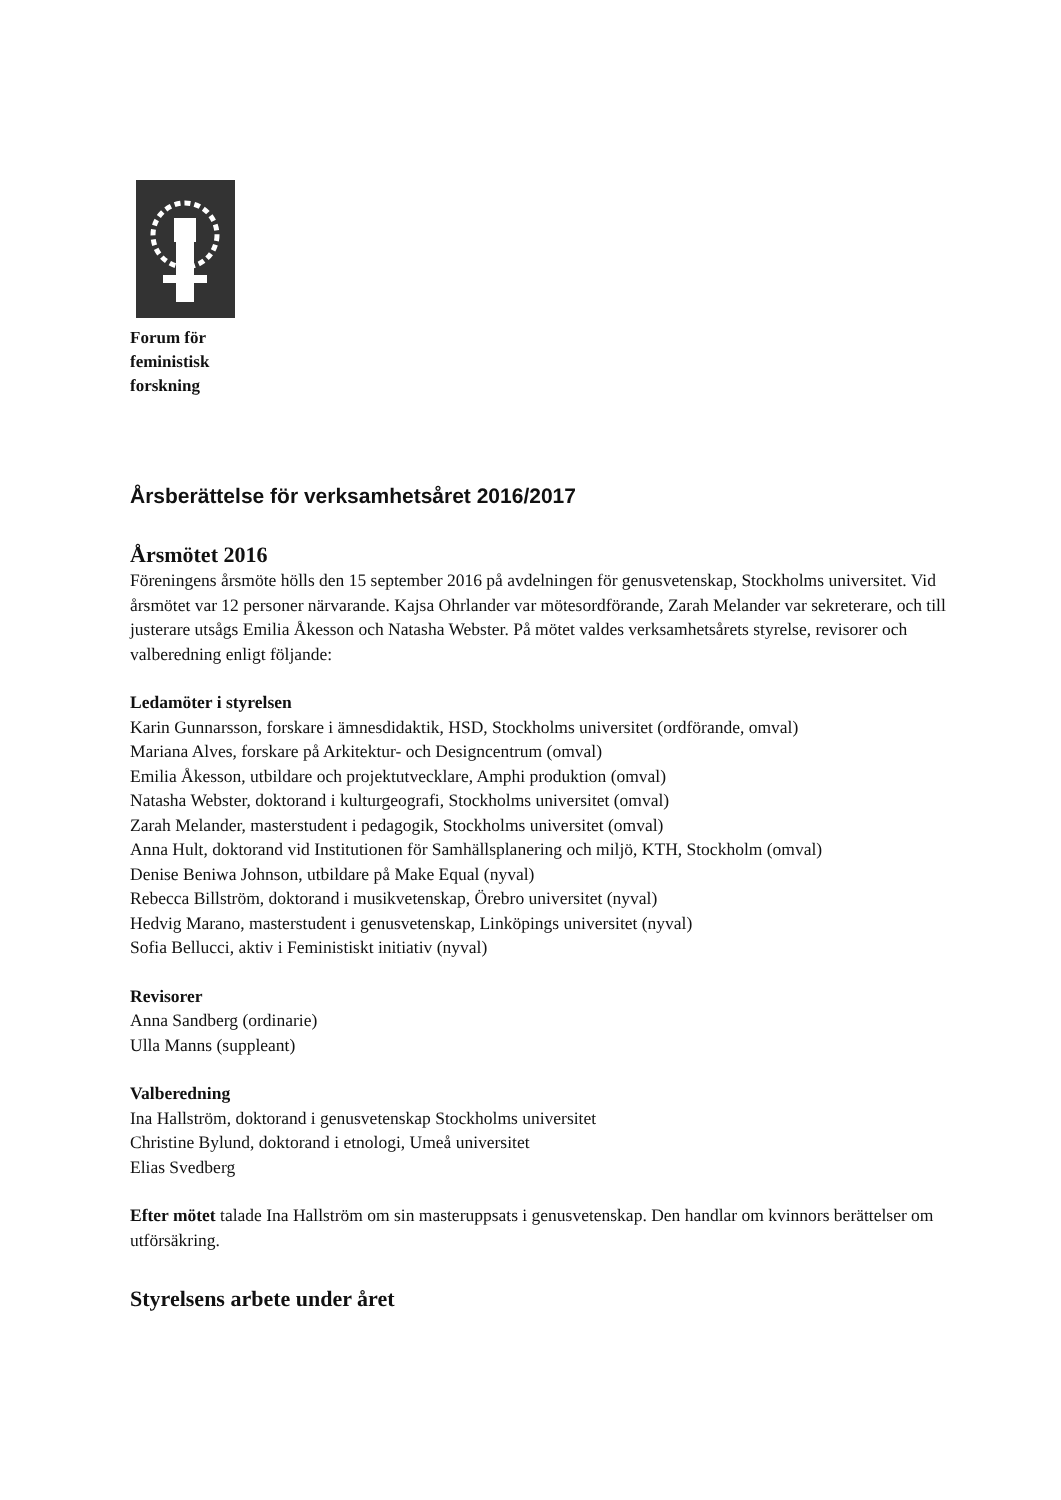Forum för
feministisk
forskning
Årsberättelse för verksamhetsåret 2016/2017
Årsmötet 2016
Föreningens årsmöte hölls den 15 september 2016 på avdelningen för genusvetenskap, Stockholms universitet. Vid årsmötet var 12 personer närvarande. Kajsa Ohrlander var mötesordförande, Zarah Melander var sekreterare, och till justerare utsågs Emilia Åkesson och Natasha Webster. På mötet valdes verksamhetsårets styrelse, revisorer och valberedning enligt följande:
Ledamöter i styrelsen
Karin Gunnarsson, forskare i ämnesdidaktik, HSD, Stockholms universitet (ordförande, omval)
Mariana Alves, forskare på Arkitektur- och Designcentrum (omval)
Emilia Åkesson, utbildare och projektutvecklare, Amphi produktion (omval)
Natasha Webster, doktorand i kulturgeografi, Stockholms universitet (omval)
Zarah Melander, masterstudent i pedagogik, Stockholms universitet (omval)
Anna Hult, doktorand vid Institutionen för Samhällsplanering och miljö, KTH, Stockholm (omval)
Denise Beniwa Johnson, utbildare på Make Equal (nyval)
Rebecca Billström, doktorand i musikvetenskap, Örebro universitet (nyval)
Hedvig Marano, masterstudent i genusvetenskap, Linköpings universitet (nyval)
Sofia Bellucci, aktiv i Feministiskt initiativ (nyval)
Revisorer
Anna Sandberg (ordinarie)
Ulla Manns (suppleant)
Valberedning
Ina Hallström, doktorand i genusvetenskap Stockholms universitet
Christine Bylund, doktorand i etnologi, Umeå universitet
Elias Svedberg
Efter mötet talade Ina Hallström om sin masteruppsats i genusvetenskap. Den handlar om kvinnors berättelser om utförsäkring.
Styrelsens arbete under året